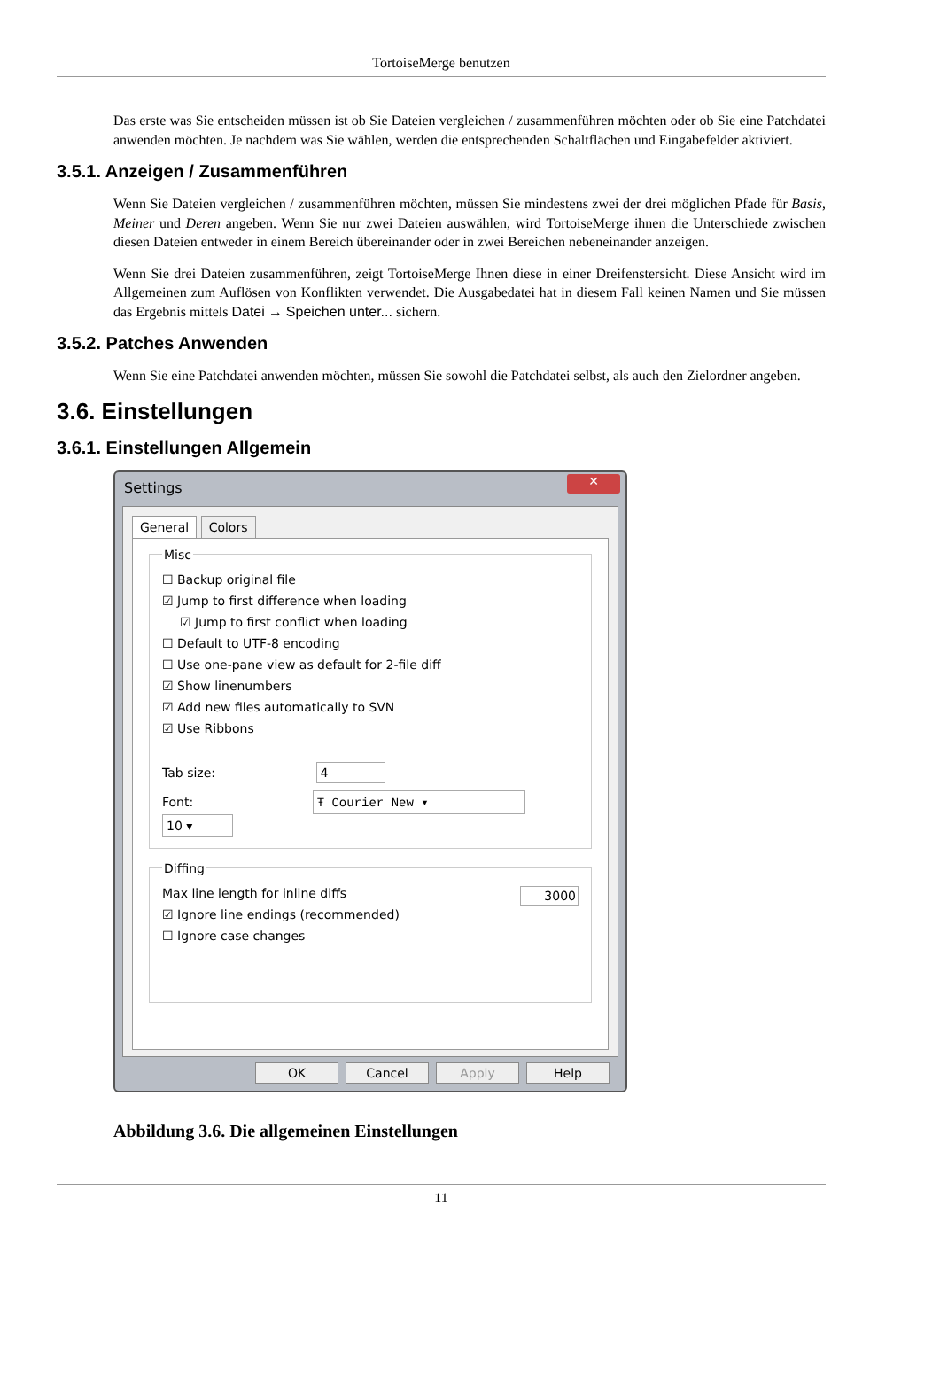TortoiseMerge benutzen
Das erste was Sie entscheiden müssen ist ob Sie Dateien vergleichen / zusammenführen möchten oder ob Sie eine Patchdatei anwenden möchten. Je nachdem was Sie wählen, werden die entsprechenden Schaltflächen und Eingabefelder aktiviert.
3.5.1. Anzeigen / Zusammenführen
Wenn Sie Dateien vergleichen / zusammenführen möchten, müssen Sie mindestens zwei der drei möglichen Pfade für Basis, Meiner und Deren angeben. Wenn Sie nur zwei Dateien auswählen, wird TortoiseMerge ihnen die Unterschiede zwischen diesen Dateien entweder in einem Bereich übereinander oder in zwei Bereichen nebeneinander anzeigen.
Wenn Sie drei Dateien zusammenführen, zeigt TortoiseMerge Ihnen diese in einer Dreifenstersicht. Diese Ansicht wird im Allgemeinen zum Auflösen von Konflikten verwendet. Die Ausgabedatei hat in diesem Fall keinen Namen und Sie müssen das Ergebnis mittels Datei → Speichen unter... sichern.
3.5.2. Patches Anwenden
Wenn Sie eine Patchdatei anwenden möchten, müssen Sie sowohl die Patchdatei selbst, als auch den Zielordner angeben.
3.6. Einstellungen
3.6.1. Einstellungen Allgemein
Settings
✕
General Colors
Misc
☐ Backup original file
☑ Jump to first difference when loading
☑ Jump to first conflict when loading
☐ Default to UTF-8 encoding
☐ Use one-pane view as default for 2-file diff
☑ Show linenumbers
☑ Add new files automatically to SVN
☑ Use Ribbons
Tab size: 4
Font: Ŧ Courier New ▾ 10 ▾
Diffing
Max line length for inline diffs 3000
☑ Ignore line endings (recommended)
☐ Ignore case changes
OK Cancel Apply Help
Abbildung 3.6. Die allgemeinen Einstellungen
11